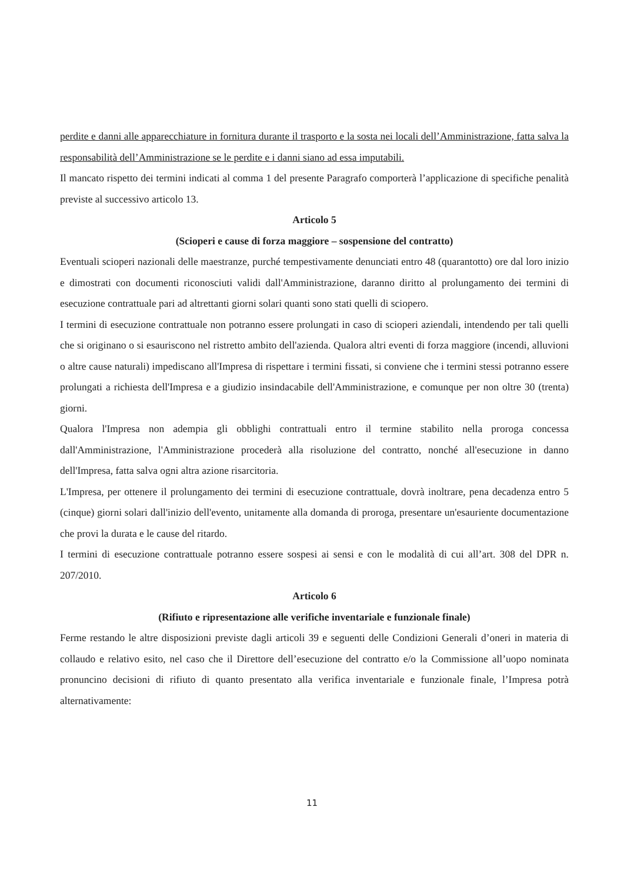perdite e danni alle apparecchiature in fornitura durante il trasporto e la sosta nei locali dell’Amministrazione, fatta salva la responsabilità dell’Amministrazione se le perdite e i danni siano ad essa imputabili.
Il mancato rispetto dei termini indicati al comma 1 del presente Paragrafo comporterà l’applicazione di specifiche penalità previste al successivo articolo 13.
Articolo 5
(Scioperi e cause di forza maggiore – sospensione del contratto)
Eventuali scioperi nazionali delle maestranze, purché tempestivamente denunciati entro 48 (quarantotto) ore dal loro inizio e dimostrati con documenti riconosciuti validi dall'Amministrazione, daranno diritto al prolungamento dei termini di esecuzione contrattuale pari ad altrettanti giorni solari quanti sono stati quelli di sciopero.
I termini di esecuzione contrattuale non potranno essere prolungati in caso di scioperi aziendali, intendendo per tali quelli che si originano o si esauriscono nel ristretto ambito dell'azienda. Qualora altri eventi di forza maggiore (incendi, alluvioni o altre cause naturali) impediscano all'Impresa di rispettare i termini fissati, si conviene che i termini stessi potranno essere prolungati a richiesta dell'Impresa e a giudizio insindacabile dell'Amministrazione, e comunque per non oltre 30 (trenta) giorni.
Qualora l'Impresa non adempia gli obblighi contrattuali entro il termine stabilito nella proroga concessa dall'Amministrazione, l'Amministrazione procederà alla risoluzione del contratto, nonché all'esecuzione in danno dell'Impresa, fatta salva ogni altra azione risarcitoria.
L'Impresa, per ottenere il prolungamento dei termini di esecuzione contrattuale, dovrà inoltrare, pena decadenza entro 5 (cinque) giorni solari dall'inizio dell'evento, unitamente alla domanda di proroga, presentare un'esauriente documentazione che provi la durata e le cause del ritardo.
I termini di esecuzione contrattuale potranno essere sospesi ai sensi e con le modalità di cui all’art. 308 del DPR n. 207/2010.
Articolo 6
(Rifiuto e ripresentazione alle verifiche inventariale e funzionale finale)
Ferme restando le altre disposizioni previste dagli articoli 39 e seguenti delle Condizioni Generali d’oneri in materia di collaudo e relativo esito, nel caso che il Direttore dell’esecuzione del contratto e/o la Commissione all’uopo nominata pronuncino decisioni di rifiuto di quanto presentato alla verifica inventariale e funzionale finale, l’Impresa potrà alternativamente:
11